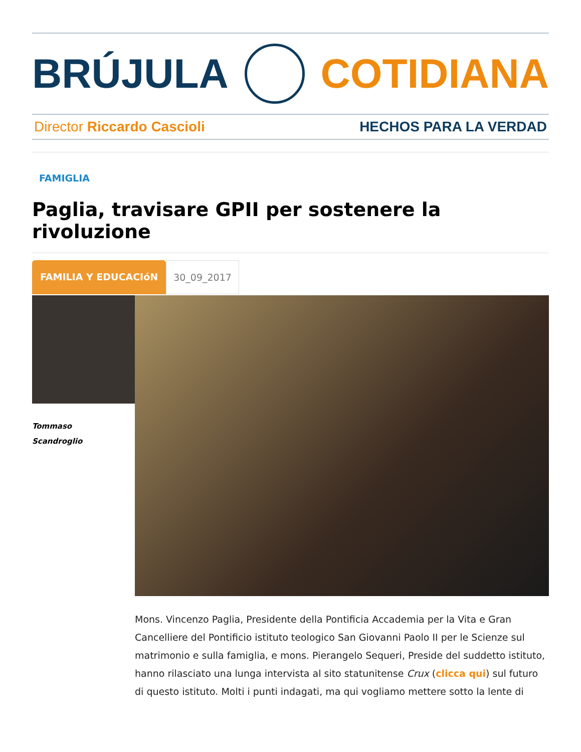BRÚJULA COTIDIANA
Director Riccardo Cascioli HECHOS PARA LA VERDAD
FAMIGLIA
Paglia, travisare GPII per sostenere la rivoluzione
FAMILIA Y EDUCACIóN 30_09_2017
Tommaso
Scandroglio
Mons. Vincenzo Paglia, Presidente della Pontificia Accademia per la Vita e Gran Cancelliere del Pontificio istituto teologico San Giovanni Paolo II per le Scienze sul matrimonio e sulla famiglia, e mons. Pierangelo Sequeri, Preside del suddetto istituto, hanno rilasciato una lunga intervista al sito statunitense Crux (clicca qui) sul futuro di questo istituto. Molti i punti indagati, ma qui vogliamo mettere sotto la lente di